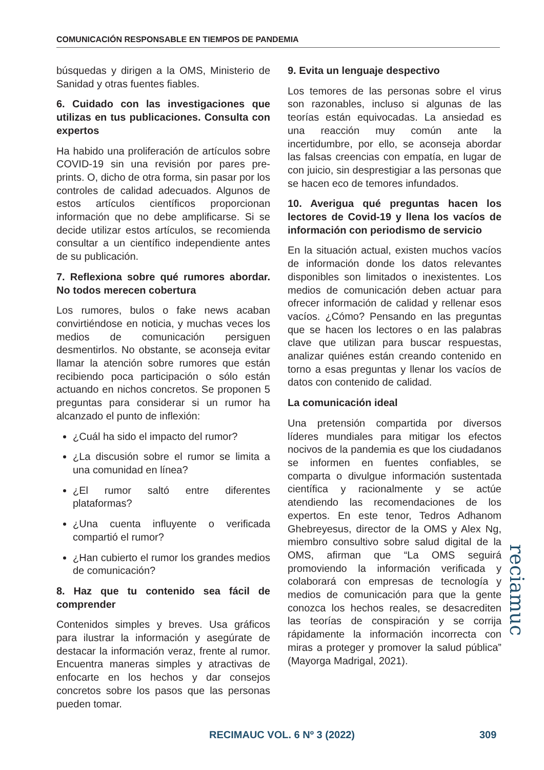COMUNICACIÓN RESPONSABLE EN TIEMPOS DE PANDEMIA
búsquedas y dirigen a la OMS, Ministerio de Sanidad y otras fuentes fiables.
6. Cuidado con las investigaciones que utilizas en tus publicaciones. Consulta con expertos
Ha habido una proliferación de artículos sobre COVID-19 sin una revisión por pares pre-prints. O, dicho de otra forma, sin pasar por los controles de calidad adecuados. Algunos de estos artículos científicos proporcionan información que no debe amplificarse. Si se decide utilizar estos artículos, se recomienda consultar a un científico independiente antes de su publicación.
7. Reflexiona sobre qué rumores abordar. No todos merecen cobertura
Los rumores, bulos o fake news acaban convirtiéndose en noticia, y muchas veces los medios de comunicación persiguen desmentirlos. No obstante, se aconseja evitar llamar la atención sobre rumores que están recibiendo poca participación o sólo están actuando en nichos concretos. Se proponen 5 preguntas para considerar si un rumor ha alcanzado el punto de inflexión:
¿Cuál ha sido el impacto del rumor?
¿La discusión sobre el rumor se limita a una comunidad en línea?
¿El rumor saltó entre diferentes plataformas?
¿Una cuenta influyente o verificada compartió el rumor?
¿Han cubierto el rumor los grandes medios de comunicación?
8. Haz que tu contenido sea fácil de comprender
Contenidos simples y breves. Usa gráficos para ilustrar la información y asegúrate de destacar la información veraz, frente al rumor. Encuentra maneras simples y atractivas de enfocarte en los hechos y dar consejos concretos sobre los pasos que las personas pueden tomar.
9. Evita un lenguaje despectivo
Los temores de las personas sobre el virus son razonables, incluso si algunas de las teorías están equivocadas. La ansiedad es una reacción muy común ante la incertidumbre, por ello, se aconseja abordar las falsas creencias con empatía, en lugar de con juicio, sin desprestigiar a las personas que se hacen eco de temores infundados.
10. Averigua qué preguntas hacen los lectores de Covid-19 y llena los vacíos de información con periodismo de servicio
En la situación actual, existen muchos vacíos de información donde los datos relevantes disponibles son limitados o inexistentes. Los medios de comunicación deben actuar para ofrecer información de calidad y rellenar esos vacíos. ¿Cómo? Pensando en las preguntas que se hacen los lectores o en las palabras clave que utilizan para buscar respuestas, analizar quiénes están creando contenido en torno a esas preguntas y llenar los vacíos de datos con contenido de calidad.
La comunicación ideal
Una pretensión compartida por diversos líderes mundiales para mitigar los efectos nocivos de la pandemia es que los ciudadanos se informen en fuentes confiables, se comparta o divulgue información sustentada científica y racionalmente y se actúe atendiendo las recomendaciones de los expertos. En este tenor, Tedros Adhanom Ghebreyesus, director de la OMS y Alex Ng, miembro consultivo sobre salud digital de la OMS, afirman que “La OMS seguirá promoviendo la información verificada y colaborará con empresas de tecnología y medios de comunicación para que la gente conozca los hechos reales, se desacrediten las teorías de conspiración y se corrija rápidamente la información incorrecta con miras a proteger y promover la salud pública” (Mayorga Madrigal, 2021).
reciamuc
RECIMAUC VOL. 6 Nº 3 (2022) 309